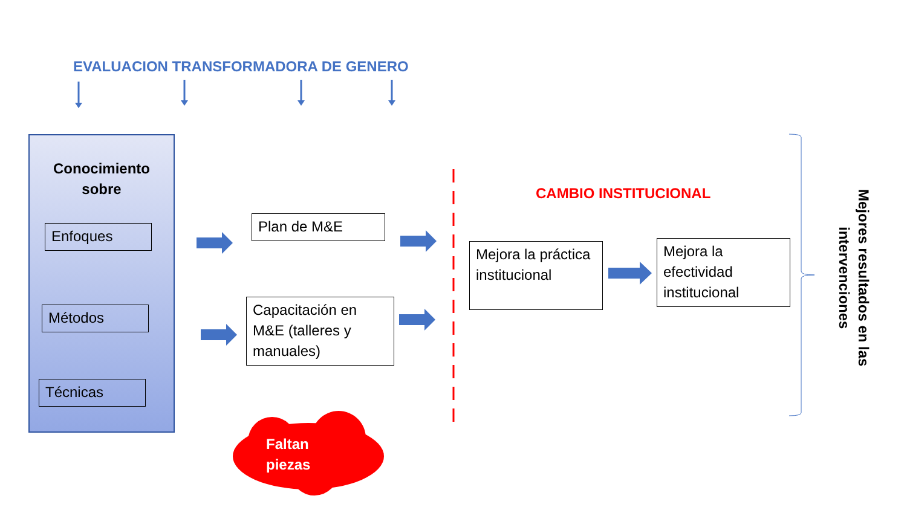EVALUACION TRANSFORMADORA DE GENERO
Conocimiento
sobre
Enfoques
Métodos
Técnicas
Plan de M&E
Capacitación en M&E (talleres y manuales)
CAMBIO INSTITUCIONAL
Mejora la práctica institucional
Mejora la efectividad institucional
Mejores resultados en las intervenciones
Faltan
piezas